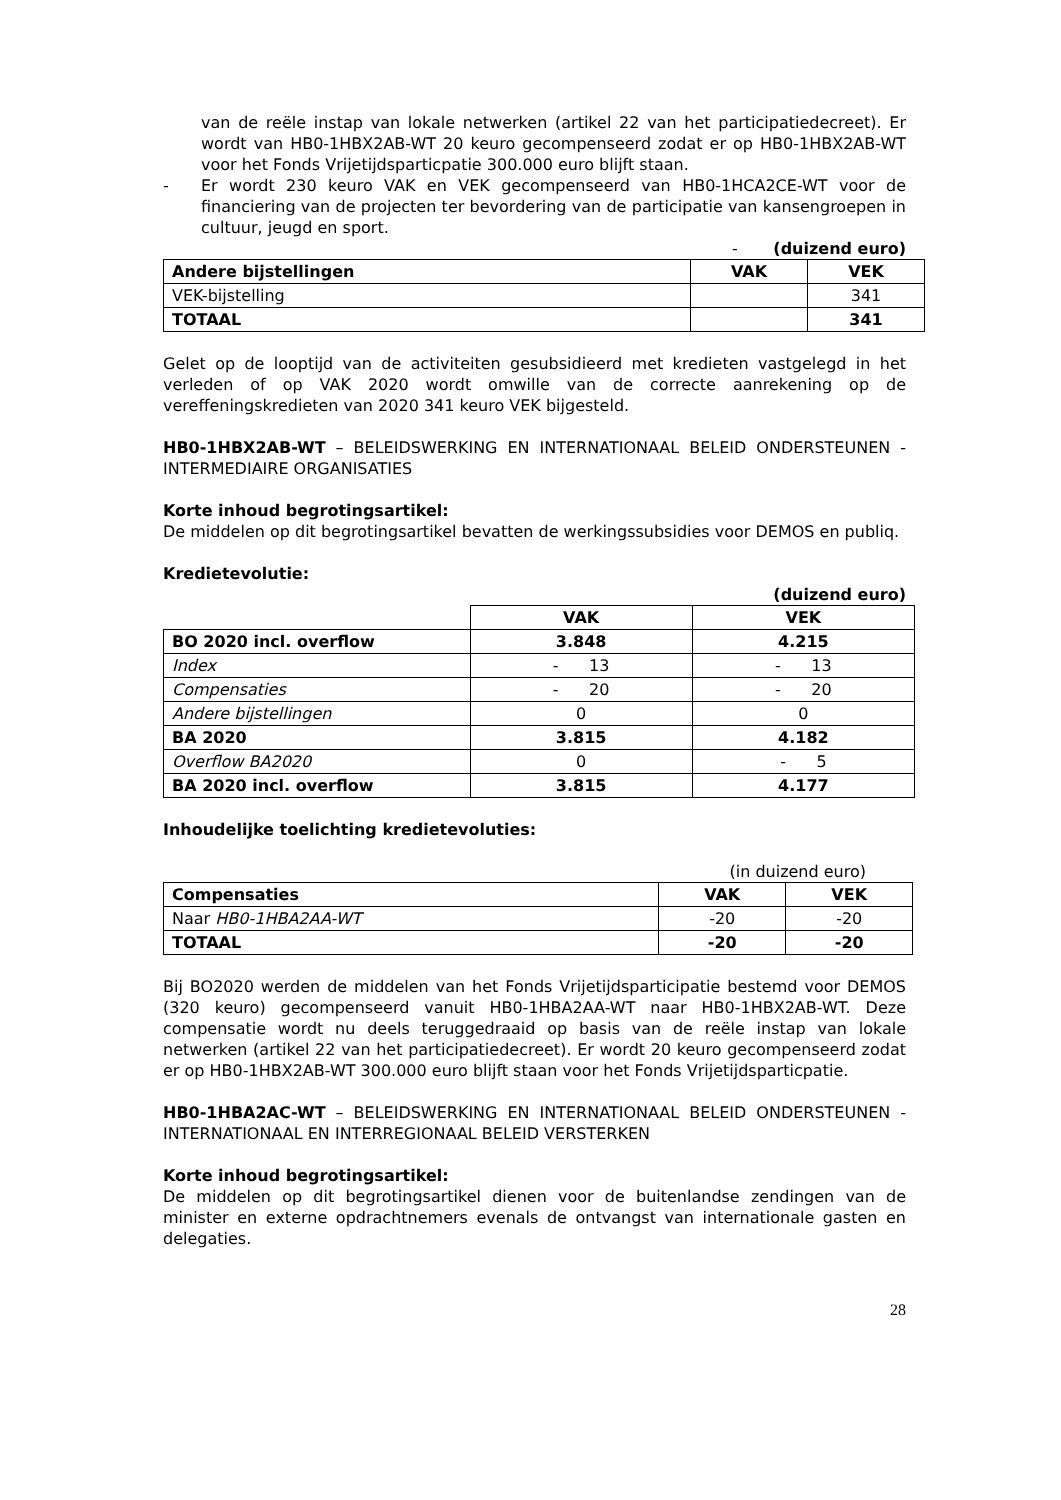van de reële instap van lokale netwerken (artikel 22 van het participatiedecreet). Er wordt van HB0-1HBX2AB-WT 20 keuro gecompenseerd zodat er op HB0-1HBX2AB-WT voor het Fonds Vrijetijdsparticpatie 300.000 euro blijft staan.
- Er wordt 230 keuro VAK en VEK gecompenseerd van HB0-1HCA2CE-WT voor de financiering van de projecten ter bevordering van de participatie van kansengroepen in cultuur, jeugd en sport.
- (duizend euro)
| Andere bijstellingen | VAK | VEK |
| --- | --- | --- |
| VEK-bijstelling | | 341 |
| TOTAAL | | 341 |
Gelet op de looptijd van de activiteiten gesubsidieerd met kredieten vastgelegd in het verleden of op VAK 2020 wordt omwille van de correcte aanrekening op de vereffeningskredieten van 2020 341 keuro VEK bijgesteld.
HB0-1HBX2AB-WT – BELEIDSWERKING EN INTERNATIONAAL BELEID ONDERSTEUNEN - INTERMEDIAIRE ORGANISATIES
Korte inhoud begrotingsartikel:
De middelen op dit begrotingsartikel bevatten de werkingssubsidies voor DEMOS en publiq.
Kredietevolutie:
(duizend euro)
| | VAK | VEK |
| BO 2020 incl. overflow | 3.848 | 4.215 |
| Index | - 13 | - 13 |
| Compensaties | - 20 | - 20 |
| Andere bijstellingen | 0 | 0 |
| BA 2020 | 3.815 | 4.182 |
| Overflow BA2020 | 0 | - 5 |
| BA 2020 incl. overflow | 3.815 | 4.177 |
Inhoudelijke toelichting kredietevoluties:
(in duizend euro)
| Compensaties | VAK | VEK |
| --- | --- | --- |
| Naar HB0-1HBA2AA-WT | -20 | -20 |
| TOTAAL | -20 | -20 |
Bij BO2020 werden de middelen van het Fonds Vrijetijdsparticipatie bestemd voor DEMOS (320 keuro) gecompenseerd vanuit HB0-1HBA2AA-WT naar HB0-1HBX2AB-WT. Deze compensatie wordt nu deels teruggedraaid op basis van de reële instap van lokale netwerken (artikel 22 van het participatiedecreet). Er wordt 20 keuro gecompenseerd zodat er op HB0-1HBX2AB-WT 300.000 euro blijft staan voor het Fonds Vrijetijdsparticpatie.
HB0-1HBA2AC-WT – BELEIDSWERKING EN INTERNATIONAAL BELEID ONDERSTEUNEN - INTERNATIONAAL EN INTERREGIONAAL BELEID VERSTERKEN
Korte inhoud begrotingsartikel:
De middelen op dit begrotingsartikel dienen voor de buitenlandse zendingen van de minister en externe opdrachtnemers evenals de ontvangst van internationale gasten en delegaties.
28